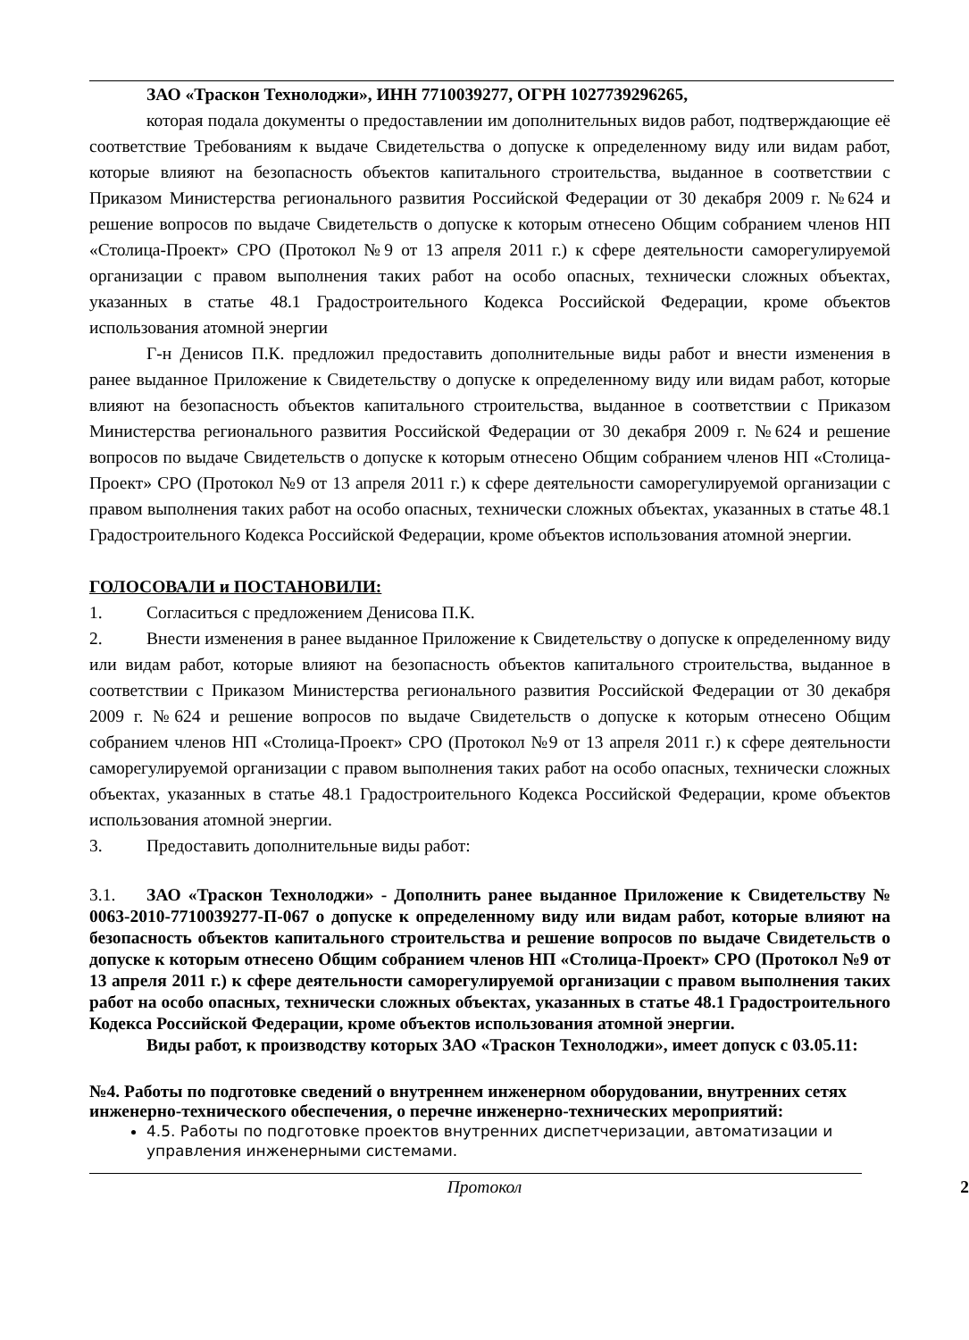ЗАО «Траскон Технолоджи», ИНН 7710039277, ОГРН 1027739296265,
которая подала документы о предоставлении им дополнительных видов работ, подтверждающие её соответствие Требованиям к выдаче Свидетельства о допуске к определенному виду или видам работ, которые влияют на безопасность объектов капитального строительства, выданное в соответствии с Приказом Министерства регионального развития Российской Федерации от 30 декабря 2009 г. №624 и решение вопросов по выдаче Свидетельств о допуске к которым отнесено Общим собранием членов НП «Столица-Проект» СРО (Протокол №9 от 13 апреля 2011 г.) к сфере деятельности саморегулируемой организации с правом выполнения таких работ на особо опасных, технически сложных объектах, указанных в статье 48.1 Градостроительного Кодекса Российской Федерации, кроме объектов использования атомной энергии
Г-н Денисов П.К. предложил предоставить дополнительные виды работ и внести изменения в ранее выданное Приложение к Свидетельству о допуске к определенному виду или видам работ, которые влияют на безопасность объектов капитального строительства, выданное в соответствии с Приказом Министерства регионального развития Российской Федерации от 30 декабря 2009 г. №624 и решение вопросов по выдаче Свидетельств о допуске к которым отнесено Общим собранием членов НП «Столица-Проект» СРО (Протокол №9 от 13 апреля 2011 г.) к сфере деятельности саморегулируемой организации с правом выполнения таких работ на особо опасных, технически сложных объектах, указанных в статье 48.1 Градостроительного Кодекса Российской Федерации, кроме объектов использования атомной энергии.
ГОЛОСОВАЛИ и ПОСТАНОВИЛИ:
1. Согласиться с предложением Денисова П.К.
2. Внести изменения в ранее выданное Приложение к Свидетельству о допуске к определенному виду или видам работ, которые влияют на безопасность объектов капитального строительства, выданное в соответствии с Приказом Министерства регионального развития Российской Федерации от 30 декабря 2009 г. №624 и решение вопросов по выдаче Свидетельств о допуске к которым отнесено Общим собранием членов НП «Столица-Проект» СРО (Протокол №9 от 13 апреля 2011 г.) к сфере деятельности саморегулируемой организации с правом выполнения таких работ на особо опасных, технически сложных объектах, указанных в статье 48.1 Градостроительного Кодекса Российской Федерации, кроме объектов использования атомной энергии.
3. Предоставить дополнительные виды работ:
3.1. ЗАО «Траскон Технолоджи» - Дополнить ранее выданное Приложение к Свидетельству № 0063-2010-7710039277-П-067 о допуске к определенному виду или видам работ, которые влияют на безопасность объектов капитального строительства и решение вопросов по выдаче Свидетельств о допуске к которым отнесено Общим собранием членов НП «Столица-Проект» СРО (Протокол №9 от 13 апреля 2011 г.) к сфере деятельности саморегулируемой организации с правом выполнения таких работ на особо опасных, технически сложных объектах, указанных в статье 48.1 Градостроительного Кодекса Российской Федерации, кроме объектов использования атомной энергии.
Виды работ, к производству которых ЗАО «Траскон Технолоджи», имеет допуск с 03.05.11:
№4. Работы по подготовке сведений о внутреннем инженерном оборудовании, внутренних сетях инженерно-технического обеспечения, о перечне инженерно-технических мероприятий:
4.5. Работы по подготовке проектов внутренних диспетчеризации, автоматизации и управления инженерными системами.
Протокол 2